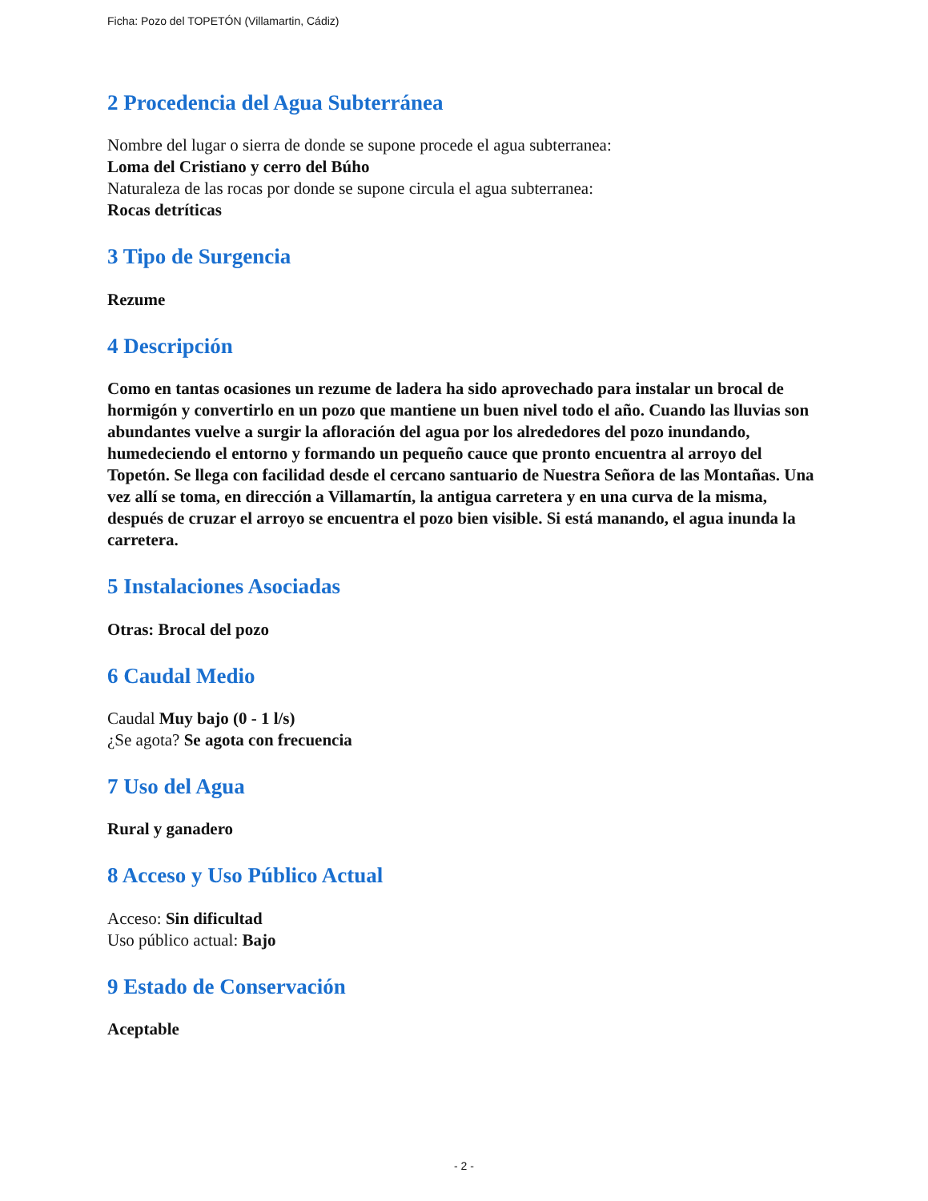Ficha: Pozo del TOPETÓN (Villamartin, Cádiz)
2 Procedencia del Agua Subterránea
Nombre del lugar o sierra de donde se supone procede el agua subterranea:
Loma del Cristiano y cerro del Búho
Naturaleza de las rocas por donde se supone circula el agua subterranea:
Rocas detríticas
3 Tipo de Surgencia
Rezume
4 Descripción
Como en tantas ocasiones un rezume de ladera ha sido aprovechado para instalar un brocal de hormigón y convertirlo en un pozo que mantiene un buen nivel todo el año. Cuando las lluvias son abundantes vuelve a surgir la afloración del agua por los alrededores del pozo inundando, humedeciendo el entorno y formando un pequeño cauce que pronto encuentra al arroyo del Topetón. Se llega con facilidad desde el cercano santuario de Nuestra Señora de las Montañas. Una vez allí se toma, en dirección a Villamartín, la antigua carretera y en una curva de la misma, después de cruzar el arroyo se encuentra el pozo bien visible. Si está manando, el agua inunda la carretera.
5 Instalaciones Asociadas
Otras: Brocal del pozo
6 Caudal Medio
Caudal Muy bajo (0 - 1 l/s)
¿Se agota? Se agota con frecuencia
7 Uso del Agua
Rural y ganadero
8 Acceso y Uso Público Actual
Acceso: Sin dificultad
Uso público actual: Bajo
9 Estado de Conservación
Aceptable
- 2 -